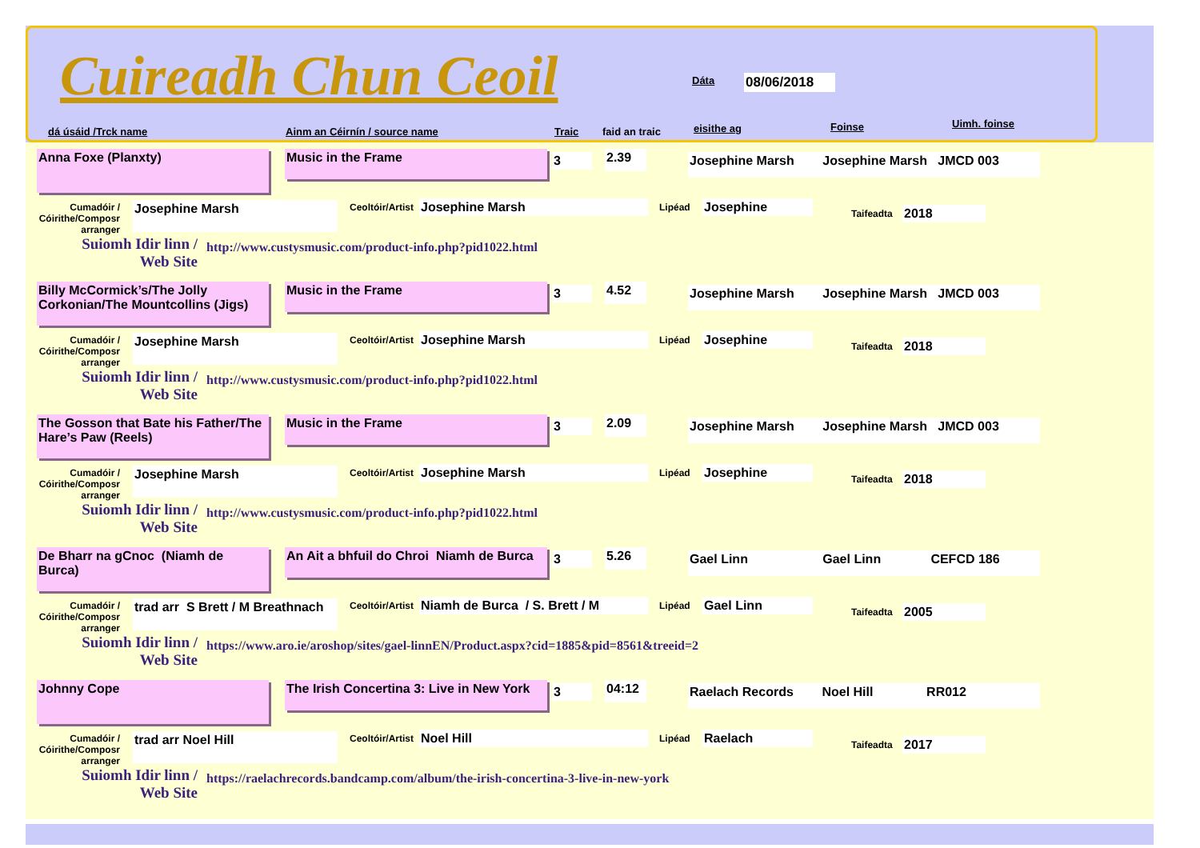Cuireadh Chun Ceoil Dáta 08/06/2018
dá úsáid /Trck name Ainm an Céirnín / source name Traic faid an traic eisithe ag Foinse Uimh. foinse
Anna Foxe (Planxty) Music in the Frame 3 2.39
Josephine Marsh Josephine Marsh JMCD 003
Cumadóir /
Cóirithe/Composr
arranger
Josephine Marsh Ceoltóir/Artist Josephine Marsh Lipéad Josephine Taifeadta 2018
Suiomh Idir linn /
Web Site
http://www.custysmusic.com/product-info.php?pid1022.html
Billy McCormick’s/The Jolly Corkonian/The Mountcollins (Jigs)
Music in the Frame 3 4.52
Josephine Marsh Josephine Marsh JMCD 003
Cumadóir /
Cóirithe/Composr
arranger
Josephine Marsh Ceoltóir/Artist Josephine Marsh Lipéad Josephine Taifeadta 2018
Suiomh Idir linn /
Web Site
http://www.custysmusic.com/product-info.php?pid1022.html
The Gosson that Bate his Father/The Hare’s Paw (Reels)
Music in the Frame 3 2.09
Josephine Marsh Josephine Marsh JMCD 003
Cumadóir /
Cóirithe/Composr
arranger
Josephine Marsh Ceoltóir/Artist Josephine Marsh Lipéad Josephine Taifeadta 2018
Suiomh Idir linn /
Web Site
http://www.custysmusic.com/product-info.php?pid1022.html
De Bharr na gCnoc (Niamh de Burca)
An Ait a bhfuil do Chroi Niamh de Burca
3 5.26
Gael Linn Gael Linn CEFCD 186
Cumadóir /
Cóirithe/Composr
arranger
trad arr S Brett / M Breathnach
Ceoltóir/Artist
Niamh de Burca / S. Brett / M
Lipéad Gael Linn Taifeadta 2005
Suiomh Idir linn /
Web Site
https://www.aro.ie/aroshop/sites/gael-linnEN/Product.aspx?cid=1885&pid=8561&treeid=2
Johnny Cope
The Irish Concertina 3: Live in New York
3 04:12
Raelach Records Noel Hill RR012
Cumadóir /
Cóirithe/Composr
arranger
trad arr Noel Hill Ceoltóir/Artist Noel Hill Lipéad Raelach Taifeadta 2017
Suiomh Idir linn /
Web Site
https://raelachrecords.bandcamp.com/album/the-irish-concertina-3-live-in-new-york